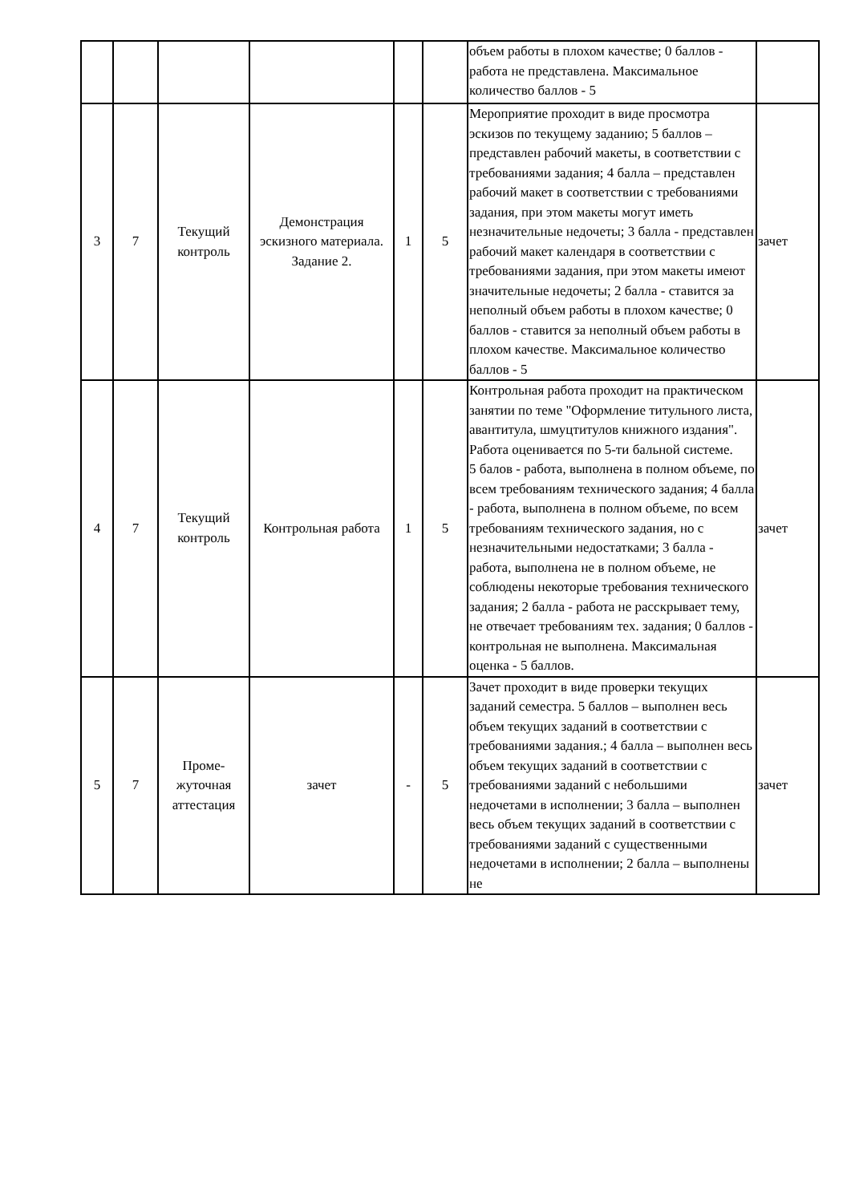| | | | | | | объем работы в плохом качестве; 0 баллов - работа не представлена. Максимальное количество баллов - 5 | |
| 3 | 7 | Текущий контроль | Демонстрация эскизного материала. Задание 2. | 1 | 5 | Мероприятие проходит в виде просмотра эскизов по текущему заданию; 5 баллов – представлен рабочий макеты, в соответствии с требованиями задания; 4 балла – представлен рабочий макет в соответствии с требованиями задания, при этом макеты могут иметь незначительные недочеты; 3 балла - представлен рабочий макет календаря в соответствии с требованиями задания, при этом макеты имеют значительные недочеты; 2 балла - ставится за неполный объем работы в плохом качестве; 0 баллов - ставится за неполный объем работы в плохом качестве. Максимальное количество баллов - 5 | зачет |
| 4 | 7 | Текущий контроль | Контрольная работа | 1 | 5 | Контрольная работа проходит на практическом занятии по теме "Оформление титульного листа, авантитула, шмуцтитулов книжного издания". Работа оценивается по 5-ти бальной системе. 5 балов - работа, выполнена в полном объеме, по всем требованиям технического задания; 4 балла - работа, выполнена в полном объеме, по всем требованиям технического задания, но с незначительными недостатками; 3 балла - работа, выполнена не в полном объеме, не соблюдены некоторые требования технического задания; 2 балла - работа не расскрывает тему, не отвечает требованиям тех. задания; 0 баллов - контрольная не выполнена. Максимальная оценка - 5 баллов. | зачет |
| 5 | 7 | Проме- жуточная аттестация | зачет | - | 5 | Зачет проходит в виде проверки текущих заданий семестра. 5 баллов – выполнен весь объем текущих заданий в соответствии с требованиями задания.; 4 балла – выполнен весь объем текущих заданий в соответствии с требованиями заданий с небольшими недочетами в исполнении; 3 балла – выполнен весь объем текущих заданий в соответствии с требованиями заданий с существенными недочетами в исполнении; 2 балла – выполнены не | зачет |